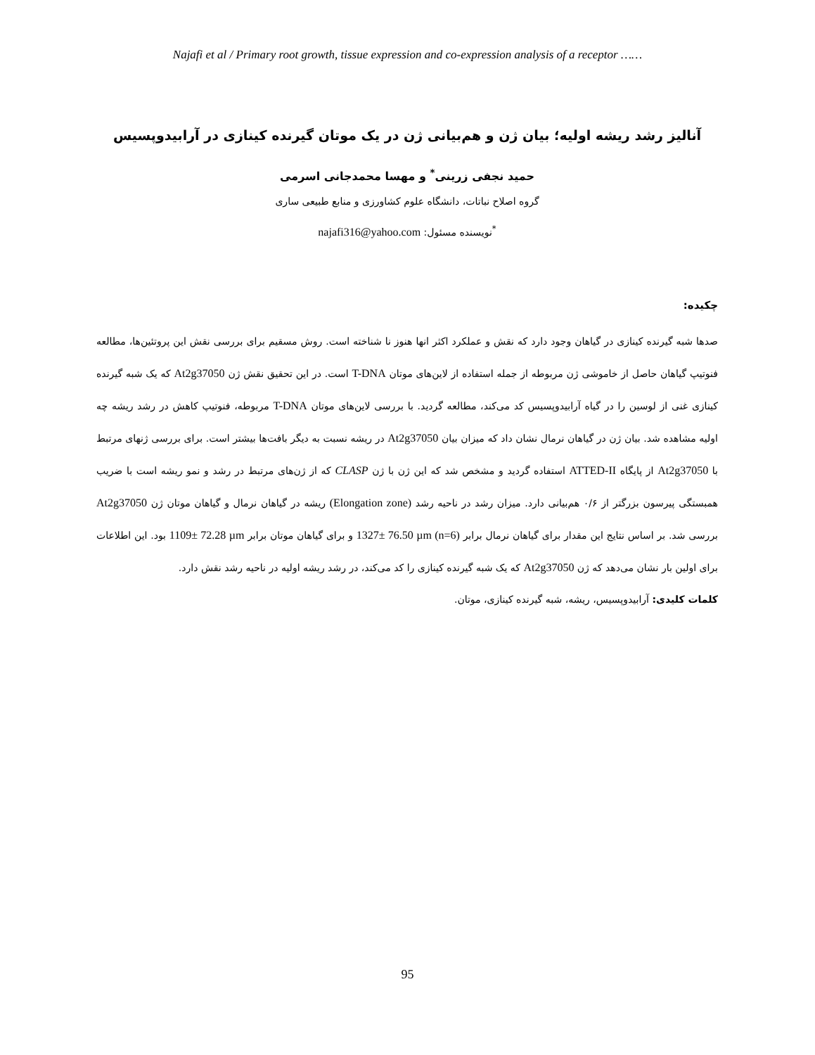Najafi et al / Primary root growth, tissue expression and co-expression analysis of a receptor ……
آنالیز رشد ریشه اولیه؛ بیان ژن و هم‌بیانی ژن در یک موتان گیرنده کینازی در آرابیدوپسیس
حمید نجفی زرینی<sup>*</sup> و مهسا محمدجانی اسرمی
گروه اصلاح نباتات، دانشگاه علوم کشاورزی و منابع طبیعی ساری
<sup>*</sup> نویسنده مسئول: najafi316@yahoo.com
چکیده:
صدها شبه گیرنده کینازی در گیاهان وجود دارد که نقش و عملکرد اکثر انها هنوز نا شناخته است. روش مسقیم برای بررسی نقش این پروتئین‌ها، مطالعه فنوتیپ گیاهان حاصل از خاموشی ژن مربوطه از جمله استفاده از لاین‌های موتان T-DNA است. در این تحقیق نقش ژن At2g37050 که یک شبه گیرنده کینازی غنی از لوسین را در گیاه آرابیدوپسیس کد می‌کند، مطالعه گردید. با بررسی لاین‌های موتان T-DNA مربوطه، فنوتیپ کاهش در رشد ریشه چه اولیه مشاهده شد. بیان ژن در گیاهان نرمال نشان داد که میزان بیان At2g37050 در ریشه نسبت به دیگر بافت‌ها بیشتر است. برای بررسی ژنهای مرتبط با At2g37050 از پایگاه ATTED-II استفاده گردید و مشخص شد که این ژن با ژن CLASP که از ژن‌های مرتبط در رشد و نمو ریشه است با ضریب همبستگی پیرسون بزرگتر از ۰/۶ هم‌بیانی دارد. میزان رشد در ناحیه رشد (Elongation zone) ریشه در گیاهان نرمال و گیاهان موتان ژن At2g37050 بررسی شد. بر اساس نتایج این مقدار برای گیاهان نرمال برابر 1327± 76.50 µm (n=6) و برای گیاهان موتان برابر 1109± 72.28 µm بود. این اطلاعات برای اولین بار نشان می‌دهد که ژن At2g37050 که یک شبه گیرنده کینازی را کد می‌کند، در رشد ریشه اولیه در ناحیه رشد نقش دارد.
کلمات کلیدی: آرابیدوپسیس، ریشه، شبه گیرنده کینازی، موتان.
95